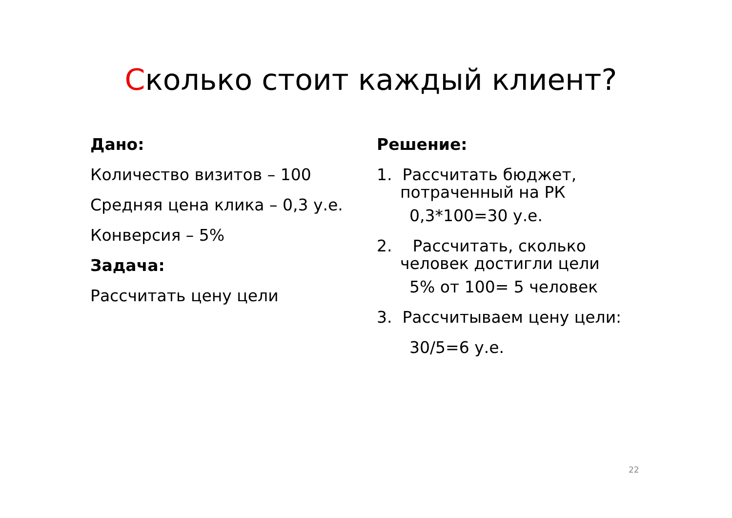Сколько стоит каждый клиент?
Дано:
Количество визитов – 100
Средняя цена клика – 0,3 у.е.
Конверсия – 5%
Задача:
Рассчитать цену цели
Решение:
1. Рассчитать бюджет,
потраченный на РК
0,3*100=30 у.е.
2. Рассчитать, сколько
человек достигли цели
5% от 100= 5 человек
3. Рассчитываем цену цели:
30/5=6 у.е.
22